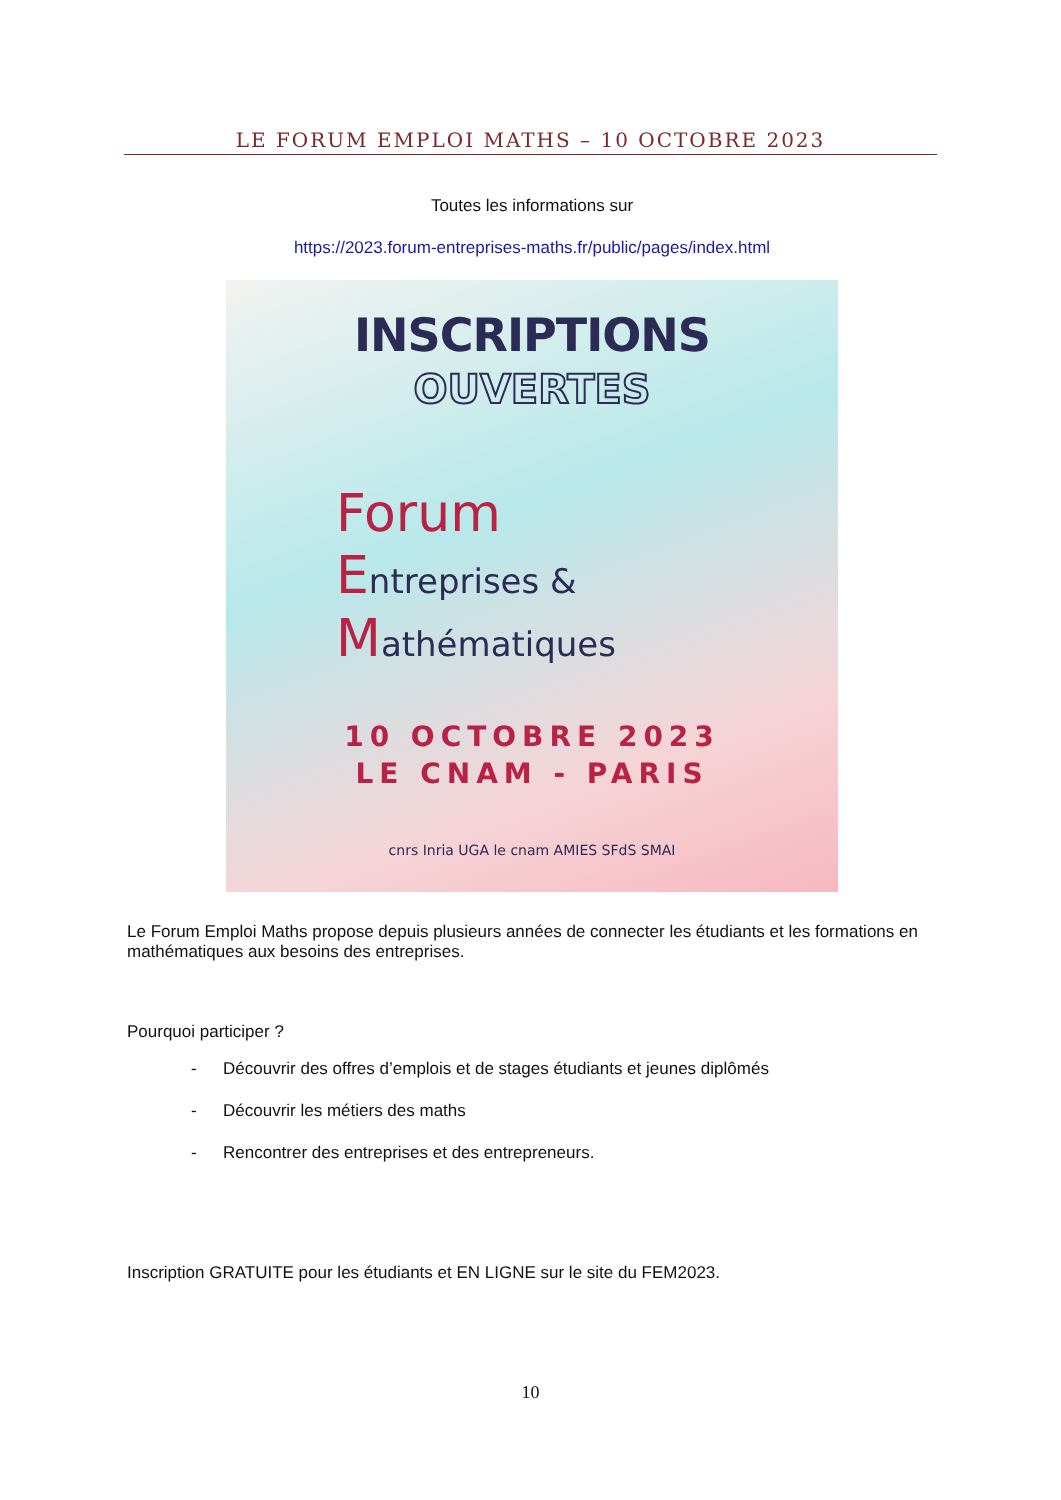LE FORUM EMPLOI MATHS – 10 OCTOBRE 2023
Toutes les informations sur
https://2023.forum-entreprises-maths.fr/public/pages/index.html
INSCRIPTIONS
OUVERTES
Forum
Entreprises &
Mathématiques
10 OCTOBRE 2023
LE CNAM - PARIS
cnrs Inria UGA le cnam AMIES SFdS SMAI
Le Forum Emploi Maths propose depuis plusieurs années de connecter les étudiants et les formations en mathématiques aux besoins des entreprises.
Pourquoi participer ?
- Découvrir des offres d’emplois et de stages étudiants et jeunes diplômés
- Découvrir les métiers des maths
- Rencontrer des entreprises et des entrepreneurs.
Inscription GRATUITE pour les étudiants et EN LIGNE sur le site du FEM2023.
10